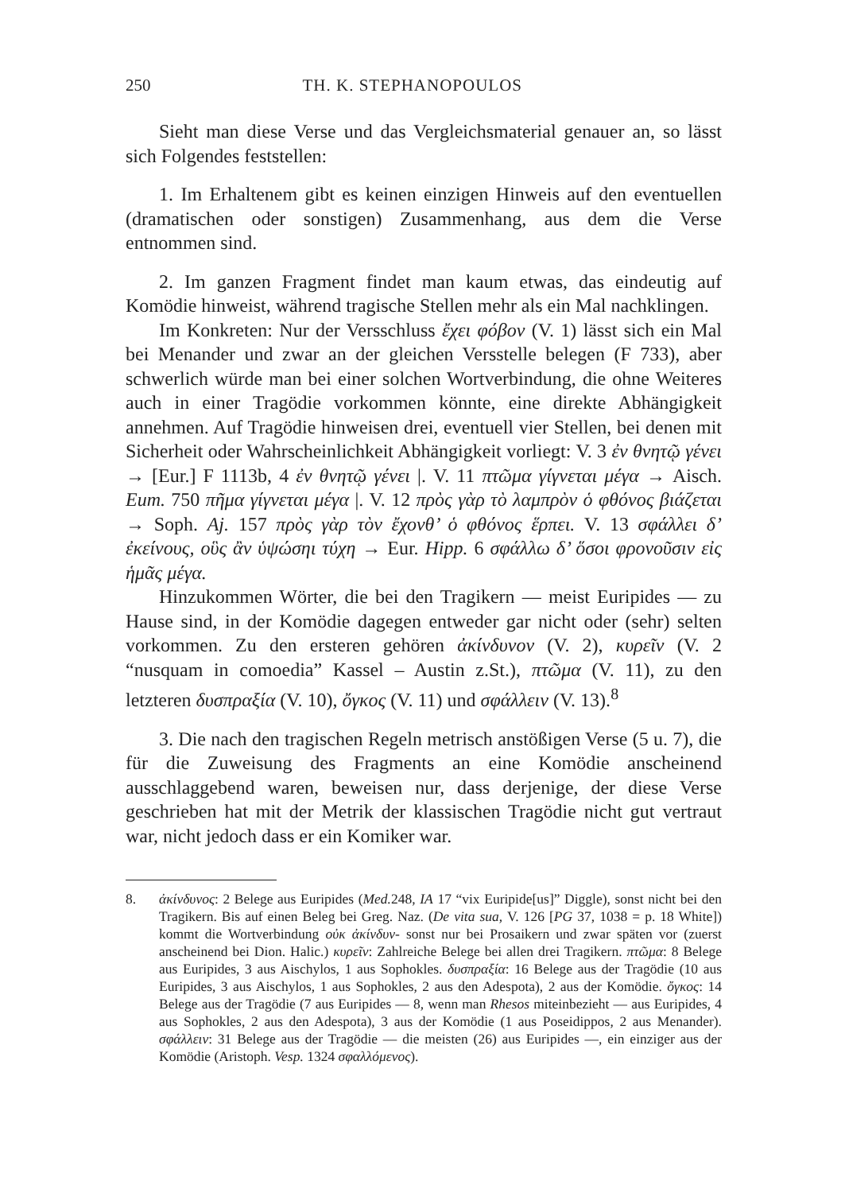250 TH. K. STEPHANOPOULOS
Sieht man diese Verse und das Vergleichsmaterial genauer an, so lässt sich Folgendes feststellen:
1. Im Erhaltenem gibt es keinen einzigen Hinweis auf den eventuellen (dramatischen oder sonstigen) Zusammenhang, aus dem die Verse entnommen sind.
2. Im ganzen Fragment findet man kaum etwas, das eindeutig auf Komödie hinweist, während tragische Stellen mehr als ein Mal nachklingen.
Im Konkreten: Nur der Versschluss ἔχει φόβον (V. 1) lässt sich ein Mal bei Menander und zwar an der gleichen Versstelle belegen (F 733), aber schwerlich würde man bei einer solchen Wortverbindung, die ohne Weiteres auch in einer Tragödie vorkommen könnte, eine direkte Abhängigkeit annehmen. Auf Tragödie hinweisen drei, eventuell vier Stellen, bei denen mit Sicherheit oder Wahrscheinlichkeit Abhängigkeit vorliegt: V. 3 ἐν θνητῷ γένει → [Eur.] F 1113b, 4 ἐν θνητῷ γένει |. V. 11 πτῶμα γίγνεται μέγα → Aisch. Eum. 750 πῆμα γίγνεται μέγα |. V. 12 πρὸς γὰρ τὸ λαμπρὸν ὁ φθόνος βιάζεται → Soph. Aj. 157 πρὸς γὰρ τὸν ἔχονθ’ ὁ φθόνος ἕρπει. V. 13 σφάλλει δ’ ἐκείνους, οὓς ἂν ὑψώσηι τύχη → Eur. Hipp. 6 σφάλλω δ’ ὅσοι φρονοῦσιν εἰς ἡμᾶς μέγα.
Hinzukommen Wörter, die bei den Tragikern — meist Euripides — zu Hause sind, in der Komödie dagegen entweder gar nicht oder (sehr) selten vorkommen. Zu den ersteren gehören ἀκίνδυνον (V. 2), κυρεῖν (V. 2 “nusquam in comoedia” Kassel – Austin z.St.), πτῶμα (V. 11), zu den letzteren δυσπραξία (V. 10), ὄγκος (V. 11) und σφάλλειν (V. 13).<sup>8</sup>
3. Die nach den tragischen Regeln metrisch anstößigen Verse (5 u. 7), die für die Zuweisung des Fragments an eine Komödie anscheinend ausschlaggebend waren, beweisen nur, dass derjenige, der diese Verse geschrieben hat mit der Metrik der klassischen Tragödie nicht gut vertraut war, nicht jedoch dass er ein Komiker war.
8. ἀκίνδυνος: 2 Belege aus Euripides (Med. 248, IA 17 “vix Euripide[us]” Diggle), sonst nicht bei den Tragikern. Bis auf einen Beleg bei Greg. Naz. (De vita sua, V. 126 [PG 37, 1038 = p. 18 White]) kommt die Wortverbindung οὐκ ἀκίνδυν- sonst nur bei Prosaikern und zwar späten vor (zuerst anscheinend bei Dion. Halic.) κυρεῖν: Zahlreiche Belege bei allen drei Tragikern. πτῶμα: 8 Belege aus Euripides, 3 aus Aischylos, 1 aus Sophokles. δυσπραξία: 16 Belege aus der Tragödie (10 aus Euripides, 3 aus Aischylos, 1 aus Sophokles, 2 aus den Adespota), 2 aus der Komödie. ὄγκος: 14 Belege aus der Tragödie (7 aus Euripides — 8, wenn man Rhesos miteinbezieht — aus Euripides, 4 aus Sophokles, 2 aus den Adespota), 3 aus der Komödie (1 aus Poseidippos, 2 aus Menander). σφάλλειν: 31 Belege aus der Tragödie — die meisten (26) aus Euripides —, ein einziger aus der Komödie (Aristoph. Vesp. 1324 σφαλλόμενος).